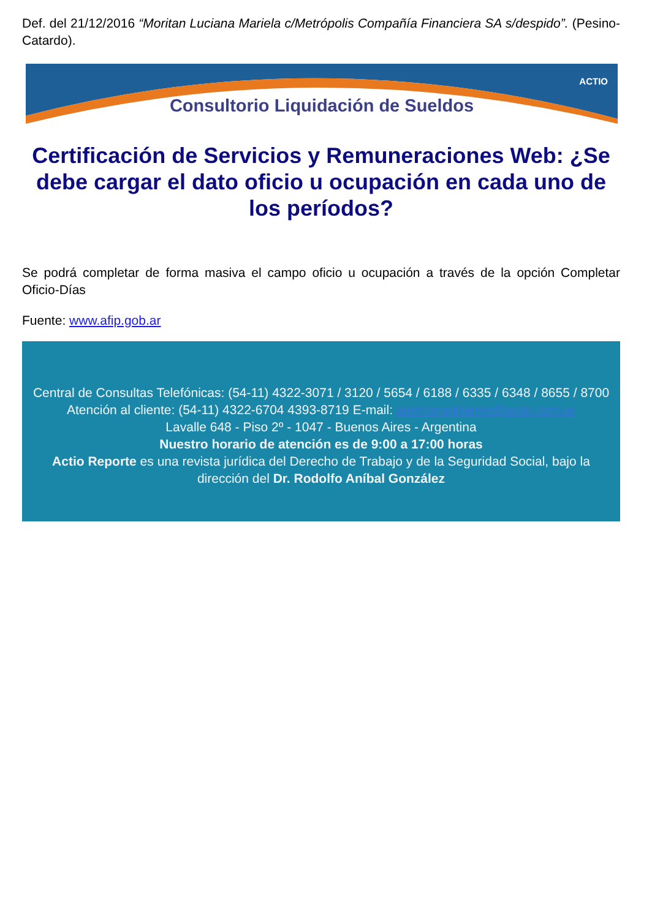Def. del 21/12/2016 “Moritan Luciana Mariela c/Metrópolis Compañía Financiera SA s/despido”. (Pesino-Catardo).
ACTIO
Consultorio Liquidación de Sueldos
Certificación de Servicios y Remuneraciones Web: ¿Se debe cargar el dato oficio u ocupación en cada uno de los períodos?
Se podrá completar de forma masiva el campo oficio u ocupación a través de la opción Completar Oficio-Días
Fuente: www.afip.gob.ar
Central de Consultas Telefónicas: (54-11) 4322-3071 / 3120 / 5654 / 6188 / 6335 / 6348 / 8655 / 8700
Atención al cliente: (54-11) 4322-6704 4393-8719 E-mail: atencionalcliente@actio.com.ar
Lavalle 648 - Piso 2º - 1047 - Buenos Aires - Argentina
Nuestro horario de atención es de 9:00 a 17:00 horas
Actio Reporte es una revista jurídica del Derecho de Trabajo y de la Seguridad Social, bajo la dirección del Dr. Rodolfo Aníbal González